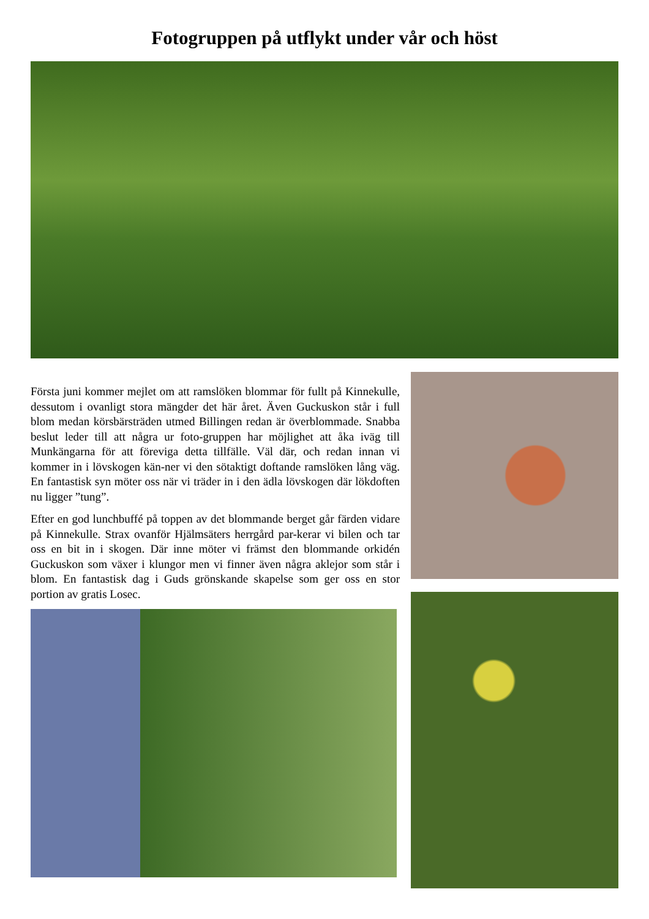Fotogruppen på utflykt under vår och höst
Första juni kommer mejlet om att ramslöken blommar för fullt på Kinnekulle, dessutom i ovanligt stora mängder det här året. Även Guckuskon står i full blom medan körsbärsträden utmed Billingen redan är överblommade. Snabba beslut leder till att några ur foto-gruppen har möjlighet att åka iväg till Munkängarna för att föreviga detta tillfälle. Väl där, och redan innan vi kommer in i lövskogen kän-ner vi den sötaktigt doftande ramslöken lång väg. En fantastisk syn möter oss när vi träder in i den ädla lövskogen där lökdoften nu ligger ”tung”.
Efter en god lunchbuffé på toppen av det blommande berget går färden vidare på Kinnekulle. Strax ovanför Hjälmsäters herrgård par-kerar vi bilen och tar oss en bit in i skogen. Där inne möter vi främst den blommande orkidén Guckuskon som växer i klungor men vi finner även några aklejor som står i blom. En fantastisk dag i Guds grönskande skapelse som ger oss en stor portion av gratis Losec.